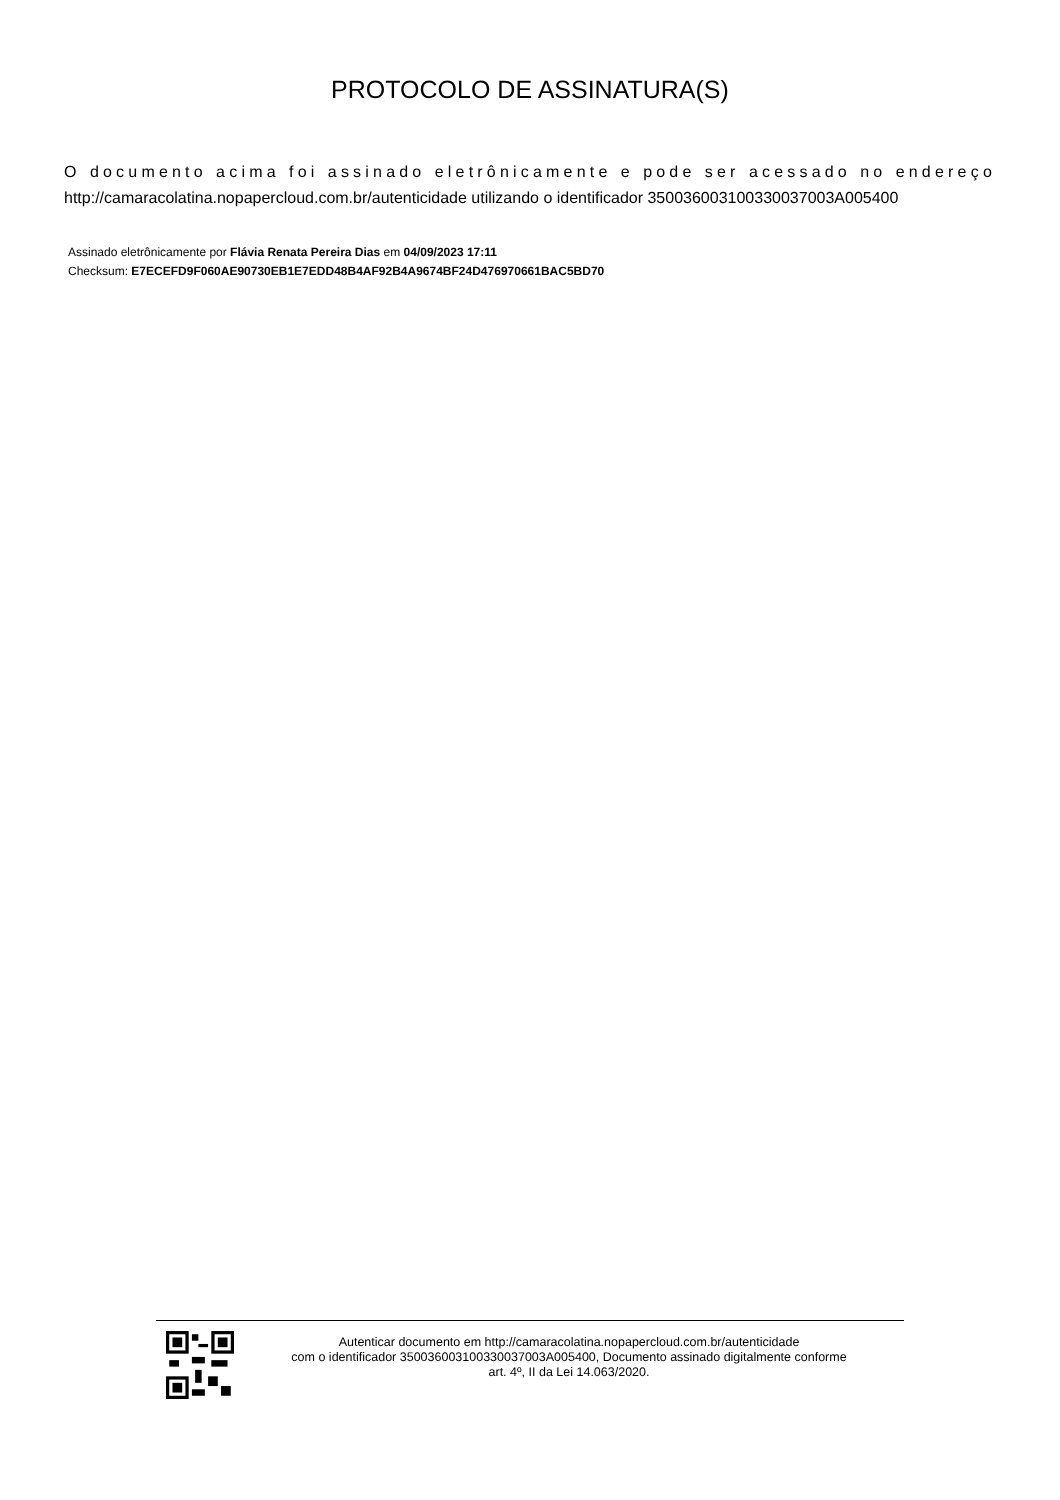PROTOCOLO DE ASSINATURA(S)
O documento acima foi assinado eletrônicamente e pode ser acessado no endereço http://camaracolatina.nopapercloud.com.br/autenticidade utilizando o identificador 350036003100330037003A005400
Assinado eletrônicamente por Flávia Renata Pereira Dias em 04/09/2023 17:11
Checksum: E7ECEFD9F060AE90730EB1E7EDD48B4AF92B4A9674BF24D476970661BAC5BD70
Autenticar documento em http://camaracolatina.nopapercloud.com.br/autenticidade
com o identificador 350036003100330037003A005400, Documento assinado digitalmente conforme
art. 4º, II da Lei 14.063/2020.